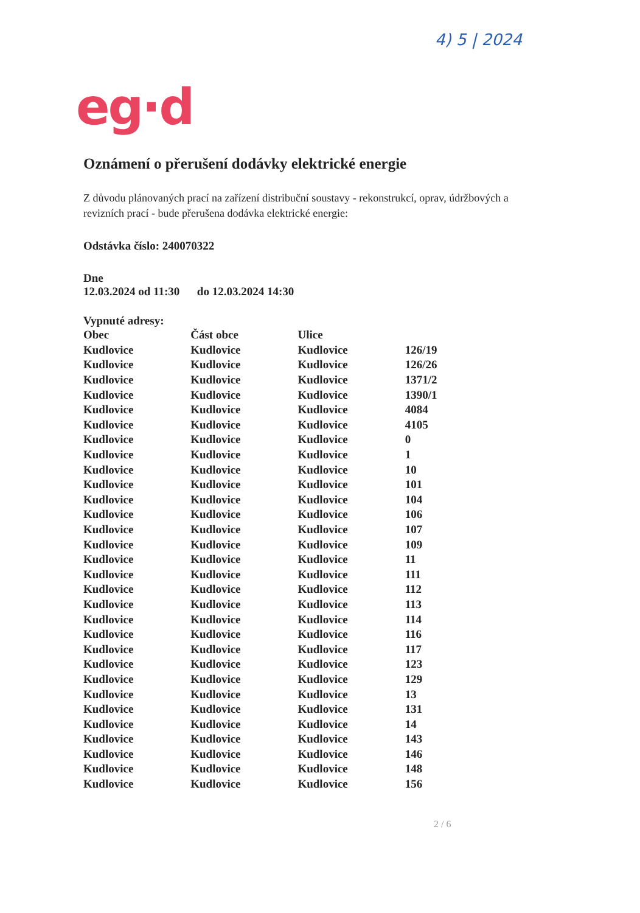4) 5 | 2024
eg·d
Oznámení o přerušení dodávky elektrické energie
Z důvodu plánovaných prací na zařízení distribuční soustavy - rekonstrukcí, oprav, údržbových a revizních prací - bude přerušena dodávka elektrické energie:
Odstávka číslo: 240070322
Dne
12.03.2024 od 11:30 do 12.03.2024 14:30
Vypnuté adresy:
| Obec | Část obce | Ulice | |
| --- | --- | --- | --- |
| Kudlovice | Kudlovice | Kudlovice | 126/19 |
| Kudlovice | Kudlovice | Kudlovice | 126/26 |
| Kudlovice | Kudlovice | Kudlovice | 1371/2 |
| Kudlovice | Kudlovice | Kudlovice | 1390/1 |
| Kudlovice | Kudlovice | Kudlovice | 4084 |
| Kudlovice | Kudlovice | Kudlovice | 4105 |
| Kudlovice | Kudlovice | Kudlovice | 0 |
| Kudlovice | Kudlovice | Kudlovice | 1 |
| Kudlovice | Kudlovice | Kudlovice | 10 |
| Kudlovice | Kudlovice | Kudlovice | 101 |
| Kudlovice | Kudlovice | Kudlovice | 104 |
| Kudlovice | Kudlovice | Kudlovice | 106 |
| Kudlovice | Kudlovice | Kudlovice | 107 |
| Kudlovice | Kudlovice | Kudlovice | 109 |
| Kudlovice | Kudlovice | Kudlovice | 11 |
| Kudlovice | Kudlovice | Kudlovice | 111 |
| Kudlovice | Kudlovice | Kudlovice | 112 |
| Kudlovice | Kudlovice | Kudlovice | 113 |
| Kudlovice | Kudlovice | Kudlovice | 114 |
| Kudlovice | Kudlovice | Kudlovice | 116 |
| Kudlovice | Kudlovice | Kudlovice | 117 |
| Kudlovice | Kudlovice | Kudlovice | 123 |
| Kudlovice | Kudlovice | Kudlovice | 129 |
| Kudlovice | Kudlovice | Kudlovice | 13 |
| Kudlovice | Kudlovice | Kudlovice | 131 |
| Kudlovice | Kudlovice | Kudlovice | 14 |
| Kudlovice | Kudlovice | Kudlovice | 143 |
| Kudlovice | Kudlovice | Kudlovice | 146 |
| Kudlovice | Kudlovice | Kudlovice | 148 |
| Kudlovice | Kudlovice | Kudlovice | 156 |
2 / 6